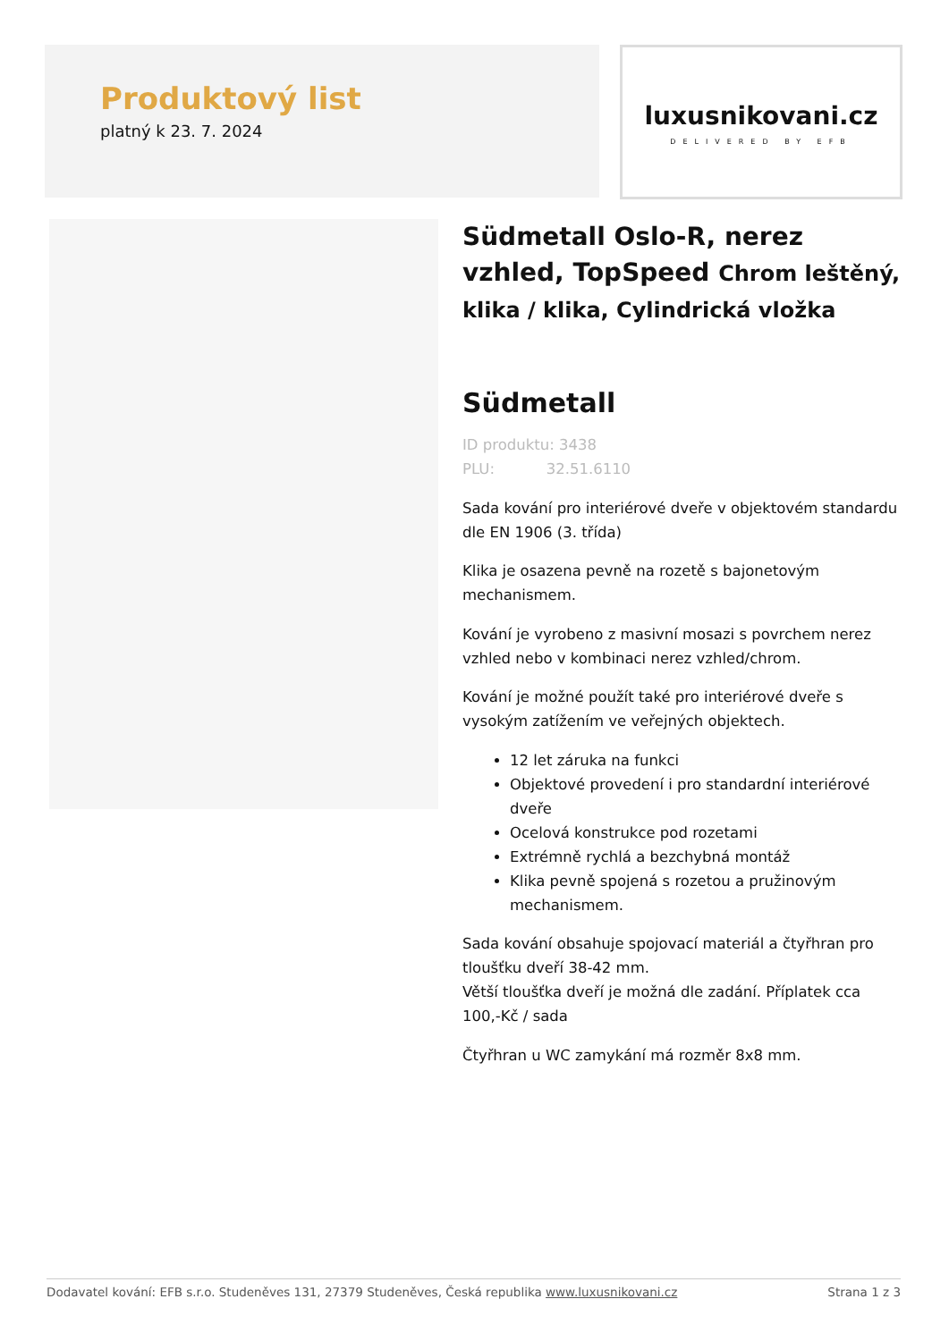Produktový list
platný k 23. 7. 2024
luxusnikovani.cz
DELIVERED BY EFB
Südmetall Oslo-R, nerez vzhled, TopSpeed Chrom leštěný, klika / klika, Cylindrická vložka
Südmetall
ID produktu: 3438
PLU: 32.51.6110
Sada kování pro interiérové dveře v objektovém standardu dle EN 1906 (3. třída)
Klika je osazena pevně na rozetě s bajonetovým mechanismem.
Kování je vyrobeno z masivní mosazi s povrchem nerez vzhled nebo v kombinaci nerez vzhled/chrom.
Kování je možné použít také pro interiérové dveře s vysokým zatížením ve veřejných objektech.
12 let záruka na funkci
Objektové provedení i pro standardní interiérové dveře
Ocelová konstrukce pod rozetami
Extrémně rychlá a bezchybná montáž
Klika pevně spojená s rozetou a pružinovým mechanismem.
Sada kování obsahuje spojovací materiál a čtyřhran pro tloušťku dveří 38-42 mm.
Větší tloušťka dveří je možná dle zadání. Příplatek cca 100,-Kč / sada
Čtyřhran u WC zamykání má rozměr 8x8 mm.
Dodavatel kování: EFB s.r.o. Studeněves 131, 27379 Studeněves, Česká republika www.luxusnikovani.cz Strana 1 z 3